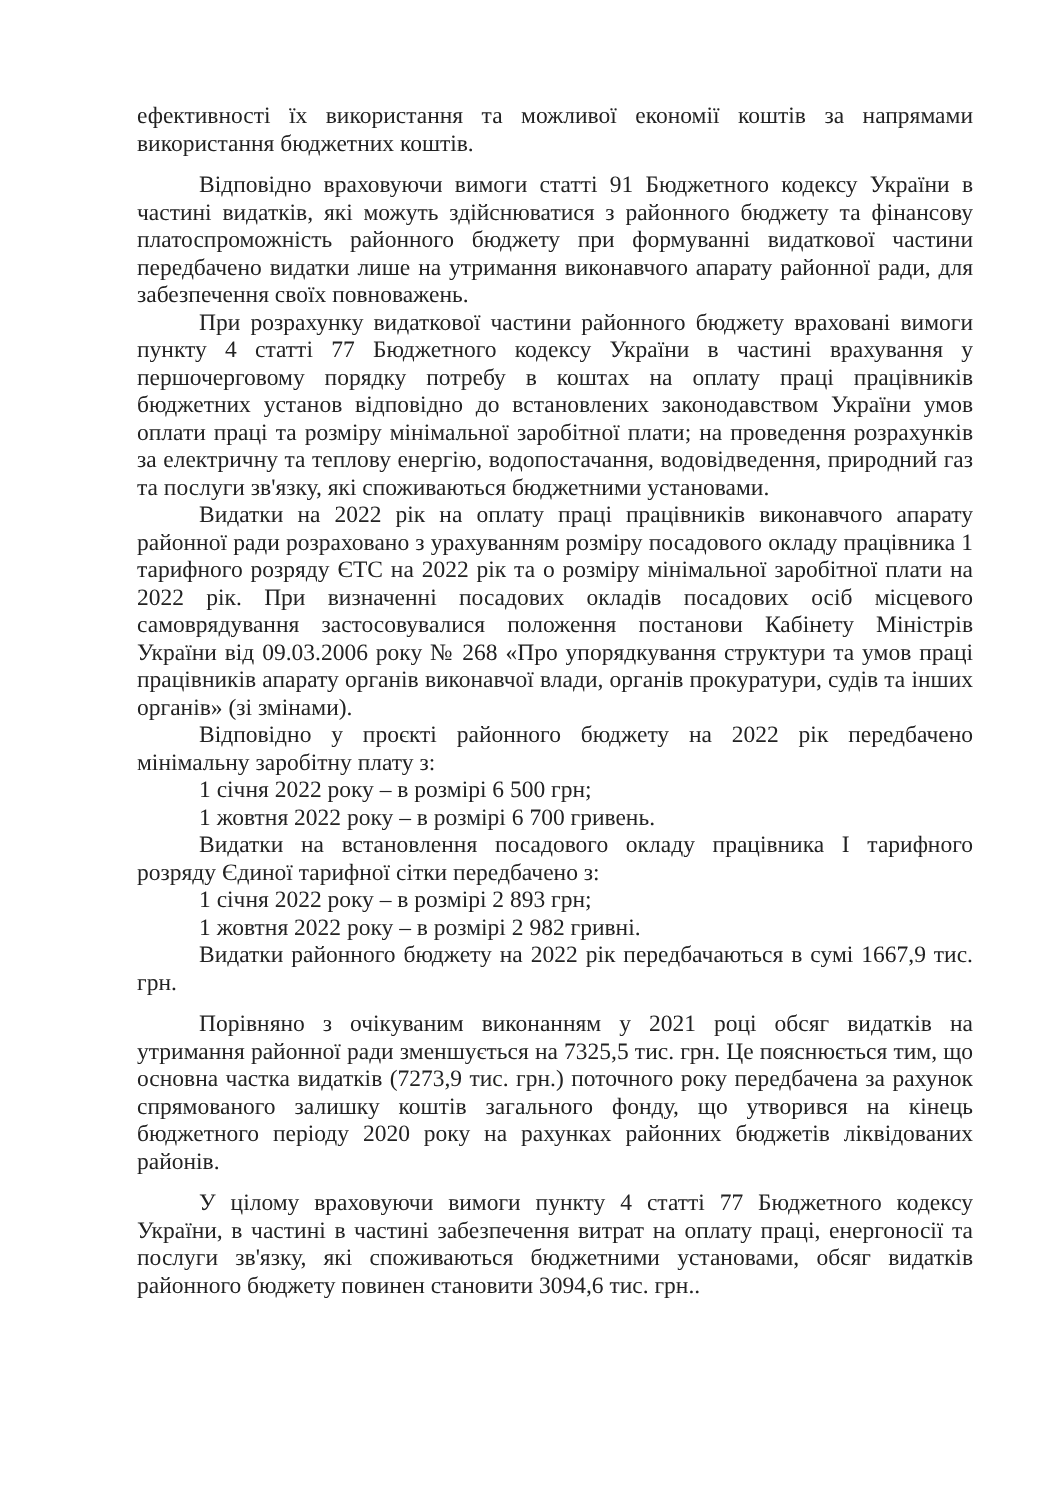ефективності їх використання та можливої економії коштів за напрямами використання бюджетних коштів.
Відповідно враховуючи вимоги статті 91 Бюджетного кодексу України в частині видатків, які можуть здійснюватися з районного бюджету та фінансову платоспроможність районного бюджету при формуванні видаткової частини передбачено видатки лише на утримання виконавчого апарату районної ради, для забезпечення своїх повноважень.
При розрахунку видаткової частини районного бюджету враховані вимоги пункту 4 статті 77 Бюджетного кодексу України в частині врахування у першочерговому порядку потребу в коштах на оплату праці працівників бюджетних установ відповідно до встановлених законодавством України умов оплати праці та розміру мінімальної заробітної плати; на проведення розрахунків за електричну та теплову енергію, водопостачання, водовідведення, природний газ та послуги зв'язку, які споживаються бюджетними установами.
Видатки на 2022 рік на оплату праці працівників виконавчого апарату районної ради розраховано з урахуванням розміру посадового окладу працівника 1 тарифного розряду ЄТС на 2022 рік та о розміру мінімальної заробітної плати на 2022 рік. При визначенні посадових окладів посадових осіб місцевого самоврядування застосовувалися положення постанови Кабінету Міністрів України від 09.03.2006 року № 268 «Про упорядкування структури та умов праці працівників апарату органів виконавчої влади, органів прокуратури, судів та інших органів» (зі змінами).
Відповідно у проєкті районного бюджету на 2022 рік передбачено мінімальну заробітну плату з:
1 січня 2022 року – в розмірі 6 500 грн;
1 жовтня 2022 року – в розмірі 6 700 гривень.
Видатки на встановлення посадового окладу працівника І тарифного розряду Єдиної тарифної сітки передбачено з:
1 січня 2022 року – в розмірі 2 893 грн;
1 жовтня 2022 року – в розмірі 2 982 гривні.
Видатки районного бюджету на 2022 рік передбачаються в сумі 1667,9 тис. грн.
Порівняно з очікуваним виконанням у 2021 році обсяг видатків на утримання районної ради зменшується на 7325,5 тис. грн. Це пояснюється тим, що основна частка видатків (7273,9 тис. грн.) поточного року передбачена за рахунок спрямованого залишку коштів загального фонду, що утворився на кінець бюджетного періоду 2020 року на рахунках районних бюджетів ліквідованих районів.
У цілому враховуючи вимоги пункту 4 статті 77 Бюджетного кодексу України, в частині в частині забезпечення витрат на оплату праці, енергоносії та послуги зв'язку, які споживаються бюджетними установами, обсяг видатків районного бюджету повинен становити 3094,6 тис. грн..